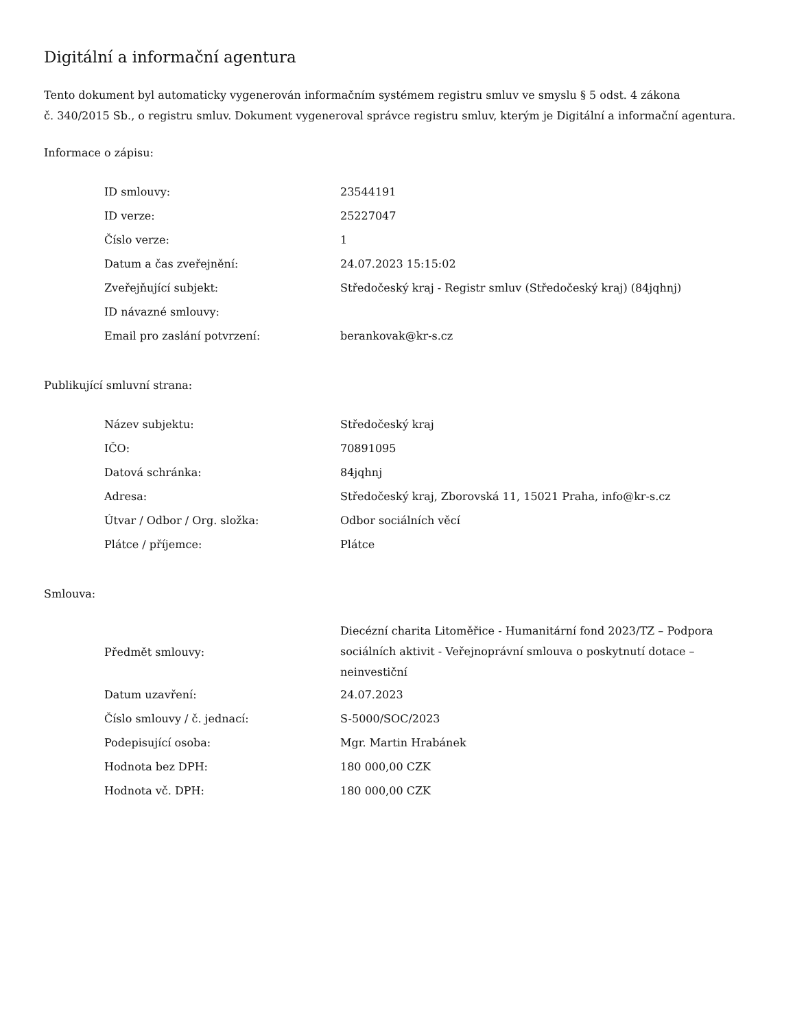Digitální a informační agentura
Tento dokument byl automaticky vygenerován informačním systémem registru smluv ve smyslu § 5 odst. 4 zákona
č. 340/2015 Sb., o registru smluv. Dokument vygeneroval správce registru smluv, kterým je Digitální a informační agentura.
Informace o zápisu:
| ID smlouvy: | 23544191 |
| ID verze: | 25227047 |
| Číslo verze: | 1 |
| Datum a čas zveřejnění: | 24.07.2023 15:15:02 |
| Zveřejňující subjekt: | Středočeský kraj - Registr smluv (Středočeský kraj) (84jqhnj) |
| ID návazné smlouvy: | |
| Email pro zaslání potvrzení: | berankovak@kr-s.cz |
Publikující smluvní strana:
| Název subjektu: | Středočeský kraj |
| IČO: | 70891095 |
| Datová schránka: | 84jqhnj |
| Adresa: | Středočeský kraj, Zborovská 11, 15021 Praha, info@kr-s.cz |
| Útvar / Odbor / Org. složka: | Odbor sociálních věcí |
| Plátce / příjemce: | Plátce |
Smlouva:
| Předmět smlouvy: | Diecézní charita Litoměřice - Humanitární fond 2023/TZ – Podpora sociálních aktivit - Veřejnoprávní smlouva o poskytnutí dotace – neinvestiční |
| Datum uzavření: | 24.07.2023 |
| Číslo smlouvy / č. jednací: | S-5000/SOC/2023 |
| Podepisující osoba: | Mgr. Martin Hrabánek |
| Hodnota bez DPH: | 180 000,00 CZK |
| Hodnota vč. DPH: | 180 000,00 CZK |